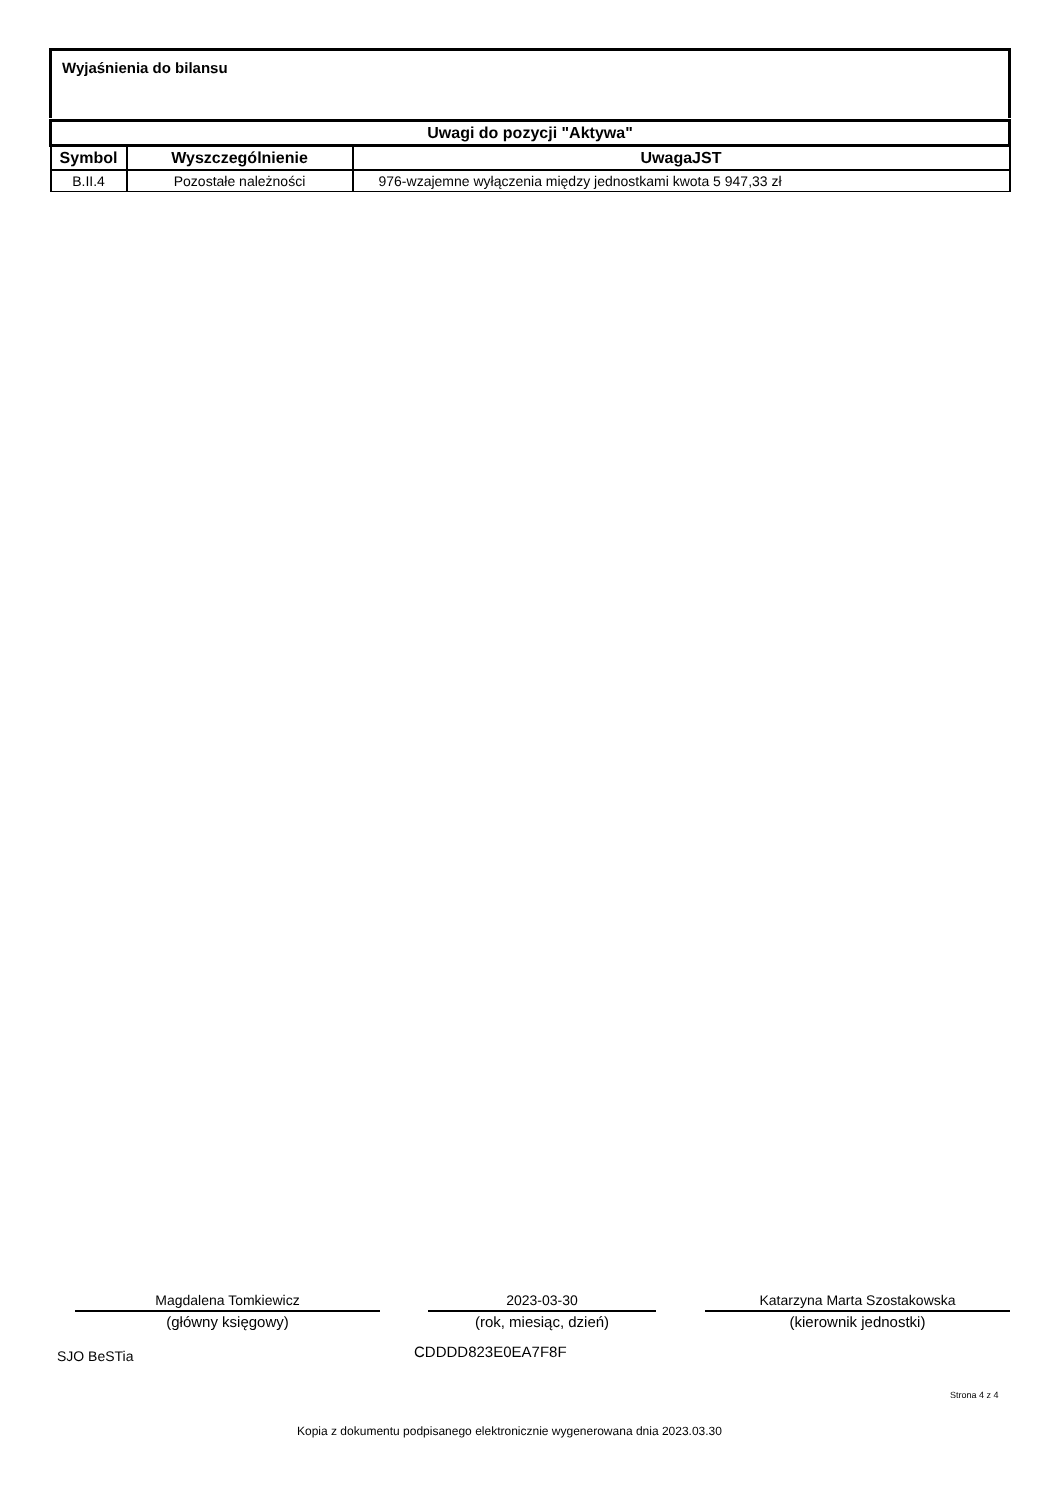Wyjaśnienia do bilansu
| Uwagi do pozycji "Aktywa" | | |
| --- | --- | --- |
| Symbol | Wyszczególnienie | UwagaJST |
| B.II.4 | Pozostałe należności | 976-wzajemne wyłączenia między jednostkami kwota 5 947,33 zł |
Magdalena Tomkiewicz
(główny księgowy)
2023-03-30
(rok, miesiąc, dzień)
Katarzyna Marta Szostakowska
(kierownik jednostki)
SJO BeSTia CDDDD823E0EA7F8F
Strona 4 z 4
Kopia z dokumentu podpisanego elektronicznie wygenerowana dnia 2023.03.30